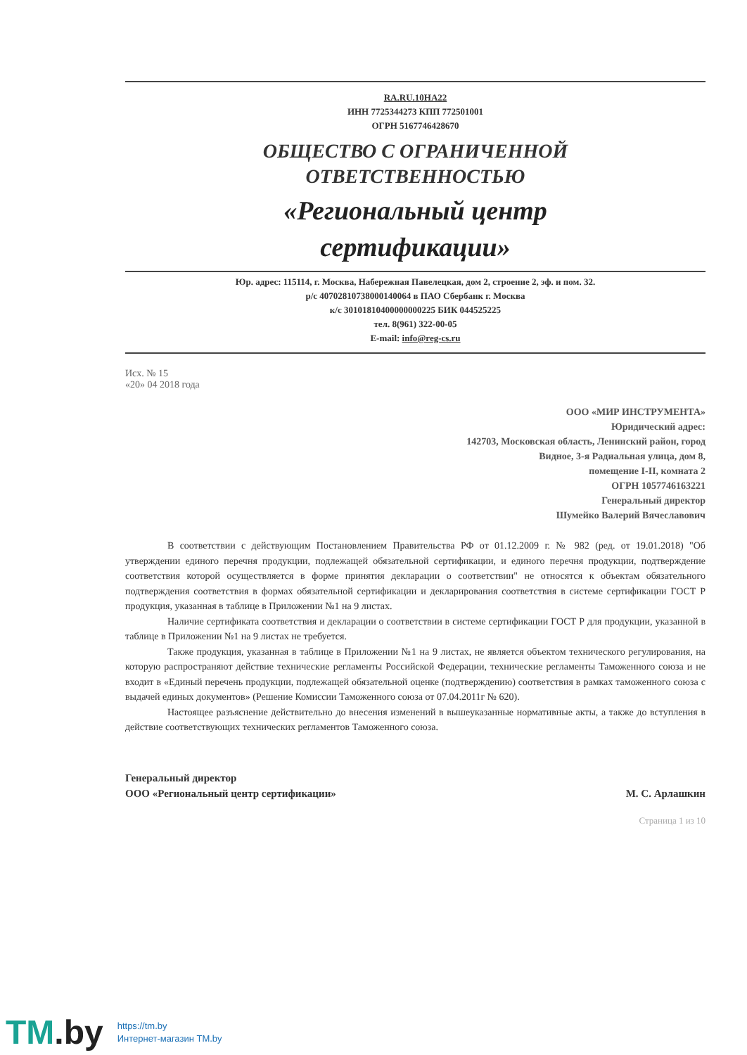RA.RU.10НА22
ИНН 7725344273 КПП 772501001
ОГРН 5167746428670
ОБЩЕСТВО С ОГРАНИЧЕННОЙ
ОТВЕТСТВЕННОСТЬЮ
«Региональный центр
сертификации»
Юр. адрес: 115114, г. Москва, Набережная Павелецкая, дом 2, строение 2, эф. и пом. 32.
р/с 40702810738000140064 в ПАО Сбербанк г. Москва
к/с 30101810400000000225 БИК 044525225
тел. 8(961) 322-00-05
E-mail: info@reg-cs.ru
Исх. № 15
«20» 04 2018 года
ООО «МИР ИНСТРУМЕНТА»
Юридический адрес:
142703, Московская область, Ленинский район, город
Видное, 3-я Радиальная улица, дом 8,
помещение I-II, комната 2
ОГРН 1057746163221
Генеральный директор
Шумейко Валерий Вячеславович
В соответствии с действующим Постановлением Правительства РФ от 01.12.2009 г. № 982 (ред. от 19.01.2018) "Об утверждении единого перечня продукции, подлежащей обязательной сертификации, и единого перечня продукции, подтверждение соответствия которой осуществляется в форме принятия декларации о соответствии" не относятся к объектам обязательного подтверждения соответствия в формах обязательной сертификации и декларирования соответствия в системе сертификации ГОСТ Р продукция, указанная в таблице в Приложении №1 на 9 листах.
Наличие сертификата соответствия и декларации о соответствии в системе сертификации ГОСТ Р для продукции, указанной в таблице в Приложении №1 на 9 листах не требуется.
Также продукция, указанная в таблице в Приложении №1 на 9 листах, не является объектом технического регулирования, на которую распространяют действие технические регламенты Российской Федерации, технические регламенты Таможенного союза и не входит в «Единый перечень продукции, подлежащей обязательной оценке (подтверждению) соответствия в рамках таможенного союза с выдачей единых документов» (Решение Комиссии Таможенного союза от 07.04.2011г № 620).
Настоящее разъяснение действительно до внесения изменений в вышеуказанные нормативные акты, а также до вступления в действие соответствующих технических регламентов Таможенного союза.
Генеральный директор
ООО «Региональный центр сертификации»
М. С. Арлашкин
Страница 1 из 10
TM.by
https://tm.by
Интернет-магазин TM.by